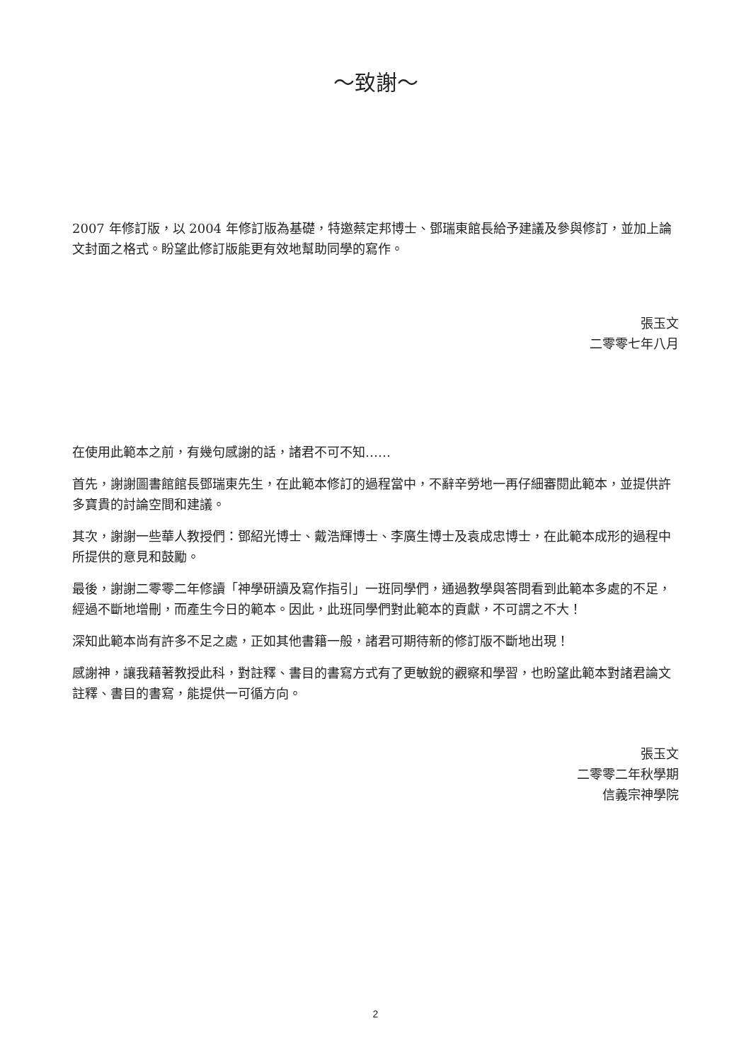～致謝～
2007 年修訂版，以 2004 年修訂版為基礎，特邀蔡定邦博士、鄧瑞東館長給予建議及參與修訂，並加上論文封面之格式。盼望此修訂版能更有效地幫助同學的寫作。
張玉文
二零零七年八月
在使用此範本之前，有幾句感謝的話，諸君不可不知……
首先，謝謝圖書館館長鄧瑞東先生，在此範本修訂的過程當中，不辭辛勞地一再仔細審閱此範本，並提供許多寶貴的討論空間和建議。
其次，謝謝一些華人教授們：鄧紹光博士、戴浩輝博士、李廣生博士及袁成忠博士，在此範本成形的過程中所提供的意見和鼓勵。
最後，謝謝二零零二年修讀「神學研讀及寫作指引」一班同學們，通過教學與答問看到此範本多處的不足，經過不斷地增刪，而產生今日的範本。因此，此班同學們對此範本的貢獻，不可謂之不大！
深知此範本尚有許多不足之處，正如其他書籍一般，諸君可期待新的修訂版不斷地出現！
感謝神，讓我藉著教授此科，對註釋、書目的書寫方式有了更敏銳的觀察和學習，也盼望此範本對諸君論文註釋、書目的書寫，能提供一可循方向。
張玉文
二零零二年秋學期
信義宗神學院
2